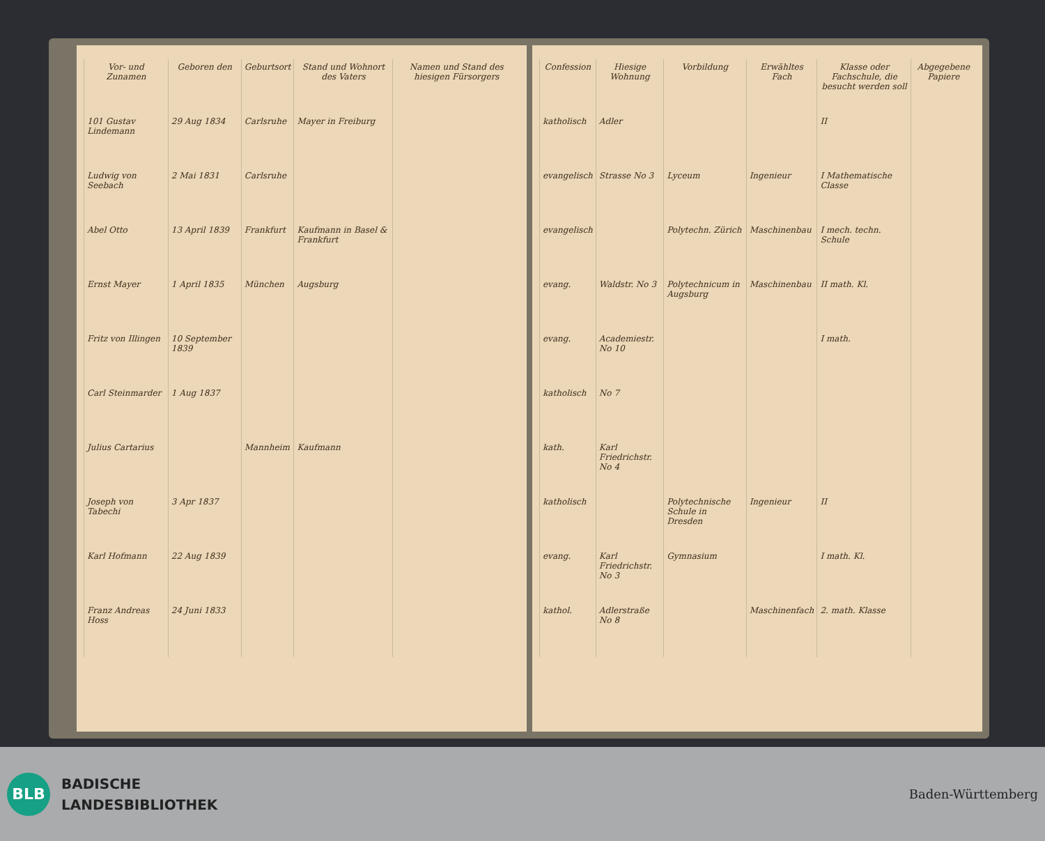| Vor- und Zunamen | Geboren den | Geburtsort | Stand und Wohnort des Vaters | Namen und Stand des hiesigen Fürsorgers |
| --- | --- | --- | --- | --- |
| 101 Gustav Lindemann | 29 Aug 1834 | Carlsruhe | Mayer in Freiburg | |
| Ludwig von Seebach | 2 Mai 1831 | Carlsruhe | | |
| Abel Otto | 13 April 1839 | Frankfurt | Kaufmann in Basel & Frankfurt | |
| Ernst Mayer | 1 April 1835 | München | Augsburg | |
| Fritz von Illingen | 10 September 1839 | | | |
| Carl Steinmarder | 1 Aug 1837 | | | |
| Julius Cartarius | | Mannheim | Kaufmann | |
| Joseph von Tabechi | 3 Apr 1837 | | | |
| Karl Hofmann | 22 Aug 1839 | | | |
| Franz Andreas Hoss | 24 Juni 1833 | | | |
| Confession | Hiesige Wohnung | Vorbildung | Erwähltes Fach | Klasse oder Fachschule, die besucht werden soll | Abgegebene Papiere |
| --- | --- | --- | --- | --- | --- |
| katholisch | Adler | | | II | |
| evangelisch | Strasse No 3 | Lyceum | Ingenieur | I Mathematische Classe | |
| evangelisch | | Polytechn. Zürich | Maschinenbau | I mech. techn. Schule | |
| evang. | Waldstr. No 3 | Polytechnicum in Augsburg | Maschinenbau | II math. Kl. | |
| evang. | Academiestr. No 10 | | | I math. | |
| katholisch | No 7 | | | | |
| kath. | Karl Friedrichstr. No 4 | | | | |
| katholisch | | Polytechnische Schule in Dresden | Ingenieur | II | |
| evang. | Karl Friedrichstr. No 3 | Gymnasium | | I math. Kl. | |
| kathol. | Adlerstraße No 8 | | Maschinenfach | 2. math. Klasse | |
BLB
BADISCHE
LANDESBIBLIOTHEK
Baden-Württemberg